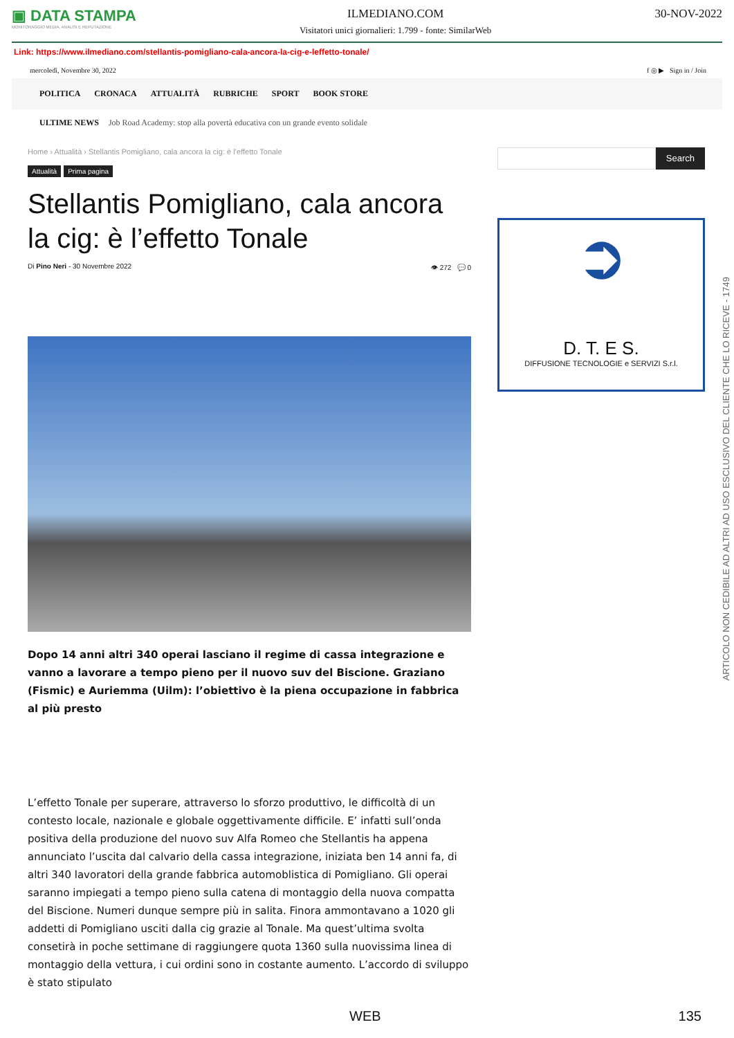▣ DATA STAMPA
MONITORAGGIO MEDIA, ANALISI E REPUTAZIONE
ILMEDIANO.COM
Visitatori unici giornalieri: 1.799 - fonte: SimilarWeb
30-NOV-2022
Link: https://www.ilmediano.com/stellantis-pomigliano-cala-ancora-la-cig-e-leffetto-tonale/
mercoledì, Novembre 30, 2022 f ◎ ▶ Sign in / Join
POLITICA CRONACA ATTUALITÀ RUBRICHE SPORT BOOK STORE
ULTIME NEWS Job Road Academy: stop alla povertà educativa con un grande evento solidale
Home › Attualità › Stellantis Pomigliano, cala ancora la cig: è l’effetto Tonale
Attualità Prima pagina
Stellantis Pomigliano, cala ancora la cig: è l’effetto Tonale
Di Pino Neri - 30 Novembre 2022 👁 272 💬 0
Dopo 14 anni altri 340 operai lasciano il regime di cassa integrazione e vanno a lavorare a tempo pieno per il nuovo suv del Biscione. Graziano (Fismic) e Auriemma (Uilm): l’obiettivo è la piena occupazione in fabbrica al più presto
L’effetto Tonale per superare, attraverso lo sforzo produttivo, le difficoltà di un contesto locale, nazionale e globale oggettivamente difficile. E’ infatti sull’onda positiva della produzione del nuovo suv Alfa Romeo che Stellantis ha appena annunciato l’uscita dal calvario della cassa integrazione, iniziata ben 14 anni fa, di altri 340 lavoratori della grande fabbrica automoblistica di Pomigliano. Gli operai saranno impiegati a tempo pieno sulla catena di montaggio della nuova compatta del Biscione. Numeri dunque sempre più in salita. Finora ammontavano a 1020 gli addetti di Pomigliano usciti dalla cig grazie al Tonale. Ma quest’ultima svolta consetirà in poche settimane di raggiungere quota 1360 sulla nuovissima linea di montaggio della vettura, i cui ordini sono in costante aumento. L’accordo di sviluppo è stato stipulato
Search
➲
D. T. E S.
DIFFUSIONE TECNOLOGIE e SERVIZI S.r.l.
ARTICOLO NON CEDIBILE AD ALTRI AD USO ESCLUSIVO DEL CLIENTE CHE LO RICEVE - 1749
WEB 135